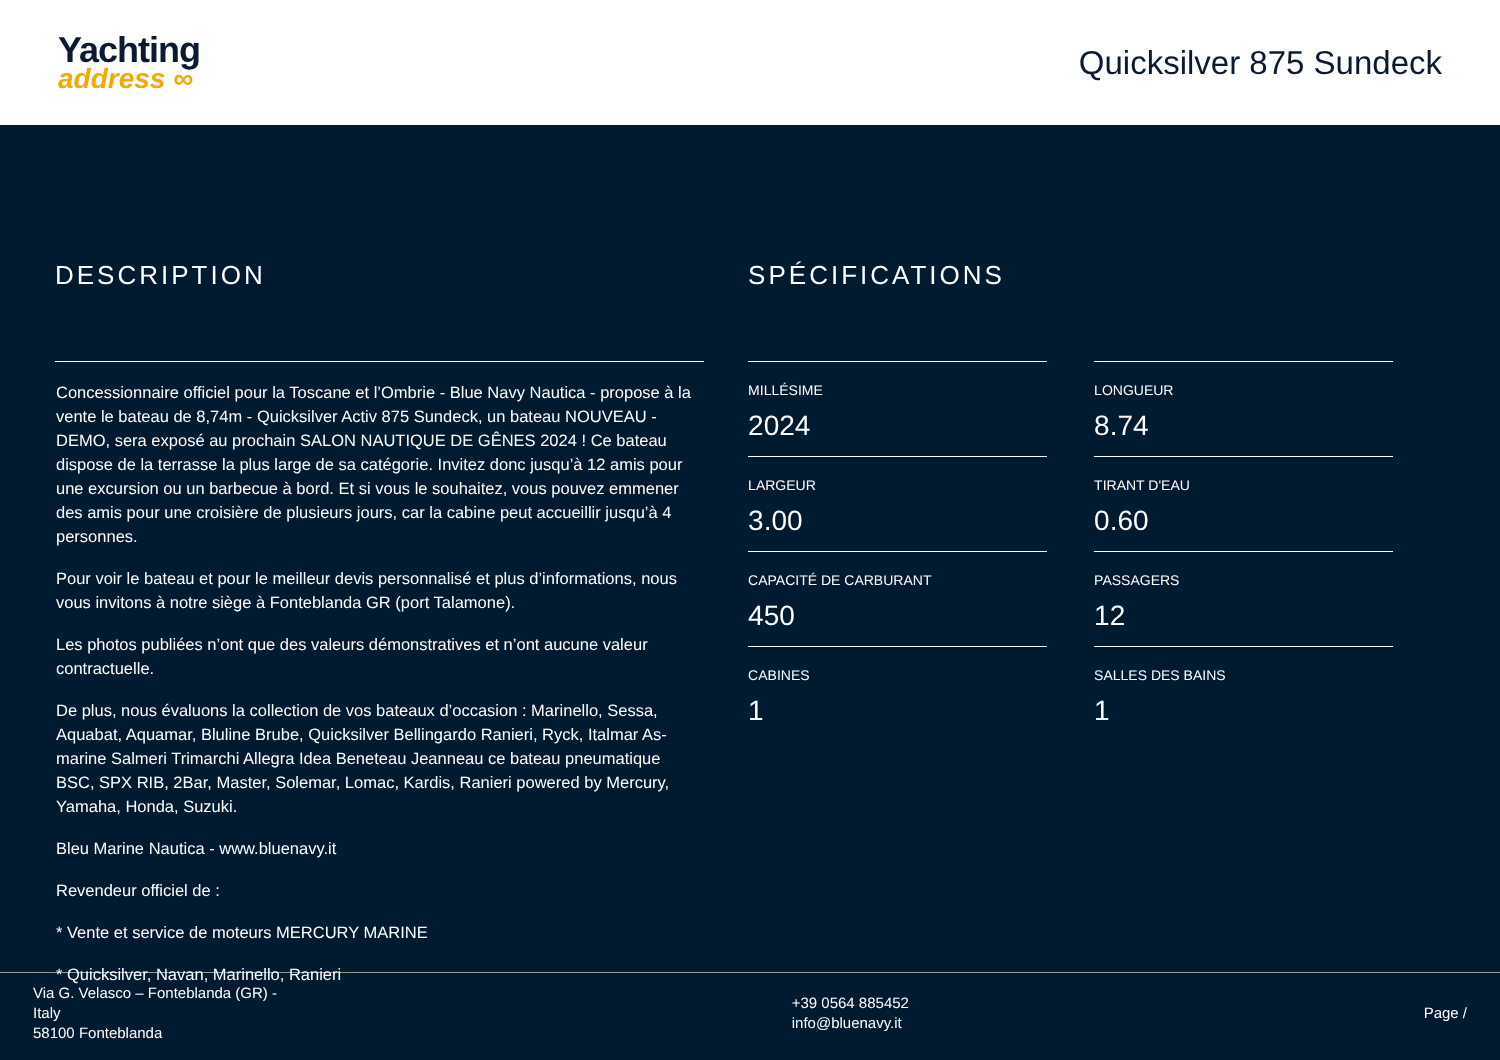Yachting
address ∞
Quicksilver 875 Sundeck
DESCRIPTION
Concessionnaire officiel pour la Toscane et l’Ombrie - Blue Navy Nautica - propose à la vente le bateau de 8,74m - Quicksilver Activ 875 Sundeck, un bateau NOUVEAU - DEMO, sera exposé au prochain SALON NAUTIQUE DE GÊNES 2024 ! Ce bateau dispose de la terrasse la plus large de sa catégorie. Invitez donc jusqu’à 12 amis pour une excursion ou un barbecue à bord. Et si vous le souhaitez, vous pouvez emmener des amis pour une croisière de plusieurs jours, car la cabine peut accueillir jusqu’à 4 personnes.
Pour voir le bateau et pour le meilleur devis personnalisé et plus d’informations, nous vous invitons à notre siège à Fonteblanda GR (port Talamone).
Les photos publiées n’ont que des valeurs démonstratives et n’ont aucune valeur contractuelle.
De plus, nous évaluons la collection de vos bateaux d’occasion : Marinello, Sessa, Aquabat, Aquamar, Bluline Brube, Quicksilver Bellingardo Ranieri, Ryck, Italmar As-marine Salmeri Trimarchi Allegra Idea Beneteau Jeanneau ce bateau pneumatique BSC, SPX RIB, 2Bar, Master, Solemar, Lomac, Kardis, Ranieri powered by Mercury, Yamaha, Honda, Suzuki.
Bleu Marine Nautica - www.bluenavy.it
Revendeur officiel de :
* Vente et service de moteurs MERCURY MARINE
* Quicksilver, Navan, Marinello, Ranieri
SPÉCIFICATIONS
MILLÉSIME
2024
LONGUEUR
8.74
LARGEUR
3.00
TIRANT D'EAU
0.60
CAPACITÉ DE CARBURANT
450
PASSAGERS
12
CABINES
1
SALLES DES BAINS
1
Via G. Velasco – Fonteblanda (GR) -
Italy
58100 Fonteblanda
+39 0564 885452
info@bluenavy.it
Page /